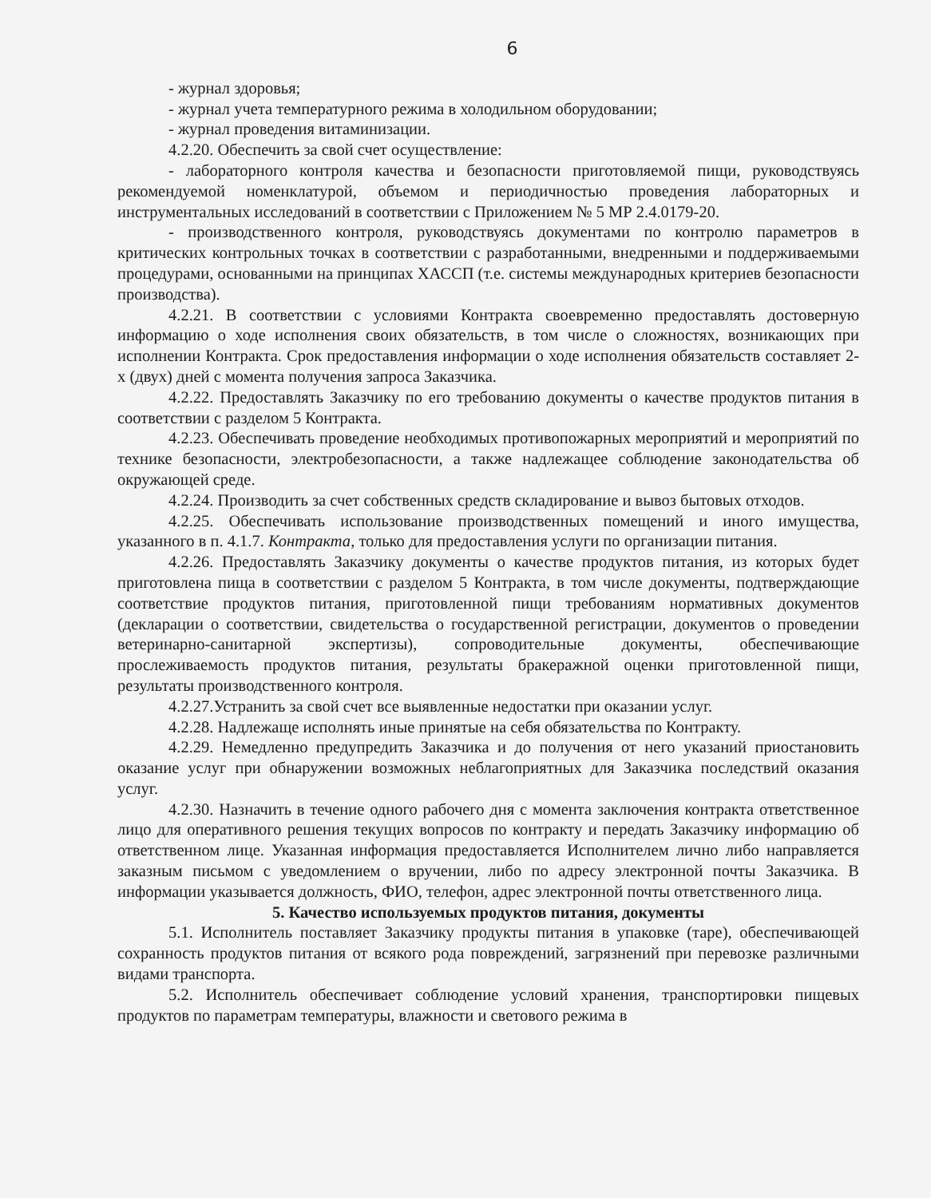6
- журнал здоровья;
- журнал учета температурного режима в холодильном оборудовании;
- журнал проведения витаминизации.
4.2.20. Обеспечить за свой счет осуществление:
- лабораторного контроля качества и безопасности приготовляемой пищи, руководствуясь рекомендуемой номенклатурой, объемом и периодичностью проведения лабораторных и инструментальных исследований в соответствии с Приложением № 5 МР 2.4.0179-20.
- производственного контроля, руководствуясь документами по контролю параметров в критических контрольных точках в соответствии с разработанными, внедренными и поддерживаемыми процедурами, основанными на принципах ХАССП (т.е. системы международных критериев безопасности производства).
4.2.21. В соответствии с условиями Контракта своевременно предоставлять достоверную информацию о ходе исполнения своих обязательств, в том числе о сложностях, возникающих при исполнении Контракта. Срок предоставления информации о ходе исполнения обязательств составляет 2-х (двух) дней с момента получения запроса Заказчика.
4.2.22. Предоставлять Заказчику по его требованию документы о качестве продуктов питания в соответствии с разделом 5 Контракта.
4.2.23. Обеспечивать проведение необходимых противопожарных мероприятий и мероприятий по технике безопасности, электробезопасности, а также надлежащее соблюдение законодательства об окружающей среде.
4.2.24. Производить за счет собственных средств складирование и вывоз бытовых отходов.
4.2.25. Обеспечивать использование производственных помещений и иного имущества, указанного в п. 4.1.7. Контракта, только для предоставления услуги по организации питания.
4.2.26. Предоставлять Заказчику документы о качестве продуктов питания, из которых будет приготовлена пища в соответствии с разделом 5 Контракта, в том числе документы, подтверждающие соответствие продуктов питания, приготовленной пищи требованиям нормативных документов (декларации о соответствии, свидетельства о государственной регистрации, документов о проведении ветеринарно-санитарной экспертизы), сопроводительные документы, обеспечивающие прослеживаемость продуктов питания, результаты бракеражной оценки приготовленной пищи, результаты производственного контроля.
4.2.27.Устранить за свой счет все выявленные недостатки при оказании услуг.
4.2.28. Надлежаще исполнять иные принятые на себя обязательства по Контракту.
4.2.29. Немедленно предупредить Заказчика и до получения от него указаний приостановить оказание услуг при обнаружении возможных неблагоприятных для Заказчика последствий оказания услуг.
4.2.30. Назначить в течение одного рабочего дня с момента заключения контракта ответственное лицо для оперативного решения текущих вопросов по контракту и передать Заказчику информацию об ответственном лице. Указанная информация предоставляется Исполнителем лично либо направляется заказным письмом с уведомлением о вручении, либо по адресу электронной почты Заказчика. В информации указывается должность, ФИО, телефон, адрес электронной почты ответственного лица.
5. Качество используемых продуктов питания, документы
5.1. Исполнитель поставляет Заказчику продукты питания в упаковке (таре), обеспечивающей сохранность продуктов питания от всякого рода повреждений, загрязнений при перевозке различными видами транспорта.
5.2. Исполнитель обеспечивает соблюдение условий хранения, транспортировки пищевых продуктов по параметрам температуры, влажности и светового режима в